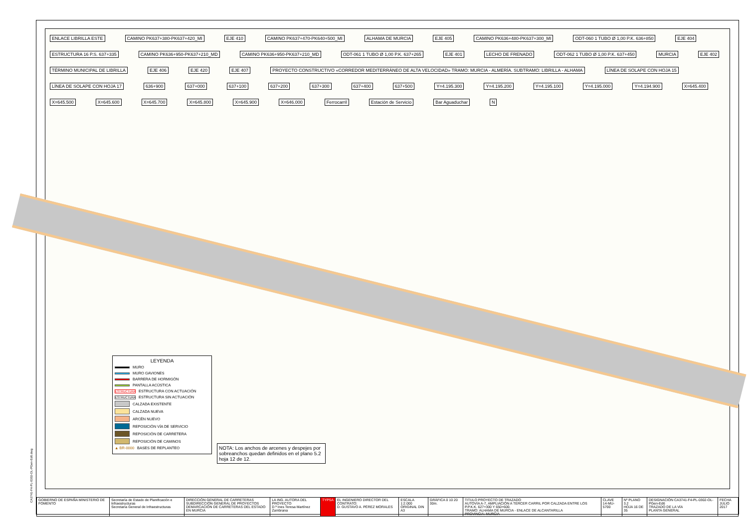ENLACE LIBRILLA ESTE CAMINO PK637+380-PK637+420_MI EJE 410 CAMINO PK637+470-PK640+500_MI ALHAMA DE MURCIA EJE 405 CAMINO PK636+480-PK637+300_MI ODT-060 1 TUBO Ø 1,00 P.K. 636+850 EJE 404 ESTRUCTURA 16 P.S. 637+335 CAMINO PK636+950-PK637+210_MD CAMINO PK636+950-PK637+210_MD ODT-061 1 TUBO Ø 1,00 P.K. 637+265 EJE 401 LECHO DE FRENADO ODT-062 1 TUBO Ø 1,00 P.K. 637+450 MURCIA EJE 402 TÉRMINO MUNICIPAL DE LIBRILLA EJE 406 EJE 420 EJE 407 PROYECTO CONSTRUCTIVO «CORREDOR MEDITERRÁNEO DE ALTA VELOCIDAD» TRAMO: MURCIA - ALMERÍA. SUBTRAMO: LIBRILLA - ALHAMA LÍNEA DE SOLAPE CON HOJA 15 LÍNEA DE SOLAPE CON HOJA 17 636+900 637+000 637+100 637+200 637+300 637+400 637+500 Y=4.195.300 Y=4.195.200 Y=4.195.100 Y=4.195.000 Y=4.194.900 X=645.400 X=645.500 X=645.600 X=645.700 X=645.800 X=645.900 X=646.000 Ferrocarril Estación de Servicio Bar Aguaduchar N
LEYENDA
MURO
MURO GAVIONES
BARRERA DE HORMIGÓN
PANTALLA ACÚSTICA
ESTRUCTURA ESTRUCTURA CON ACTUACIÓN
ESTRUCTURA ESTRUCTURA SIN ACTUACIÓN
CALZADA EXISTENTE
CALZADA NUEVA
ARCÉN NUEVO
REPOSICIÓN VÍA DE SERVICIO
REPOSICIÓN DE CARRETERA
REPOSICIÓN DE CAMINOS
▲ BR-0000 BASES DE REPLANTEO
NOTA: Los anchos de arcenes y despejes por sobreanchos quedan definidos en el plano 5.2 hoja 12 de 12.
CA3741-F4-PL-0302-OL-PGen-Ed6.dwg
| GOBIERNO DE ESPAÑA MINISTERIO DE FOMENTO | Secretaría de Estado de Planificación e Infraestructuras Secretaría General de Infraestructuras | DIRECCIÓN GENERAL DE CARRETERAS SUBDIRECCIÓN GENERAL DE PROYECTOS DEMARCACIÓN DE CARRETERAS DEL ESTADO EN MURCIA | LA ING. AUTORA DEL PROYECTO D.ª Ines Teresa Martínez Zambrana | TYPSA | EL INGENIERO DIRECTOR DEL CONTRATO: D. GUSTAVO A. PÉREZ MORALES | ESCALA 1:2.000 ORIGINAL DIN A3 | GRÁFICA 0 10 20 30m. | TITULO PROYECTO DE TRAZADO AUTOVÍA A-7, AMPLIACIÓN A TERCER CARRIL POR CALZADA ENTRE LOS P.P.K.K. 627+300 Y 650+600. TRAMO: ALHAMA DE MURCIA - ENLACE DE ALCANTARILLA PROVINCIA: MURCIA | CLAVE 14-MU-5700 | Nº PLANO 3.2 HOJA 16 DE 35 | DESIGNACIÓN CA3741-F4-PL-0302-OL-PGen-Ed6 TRAZADO DE LA VÍA PLANTA GENERAL | FECHA JULIO 2017 |